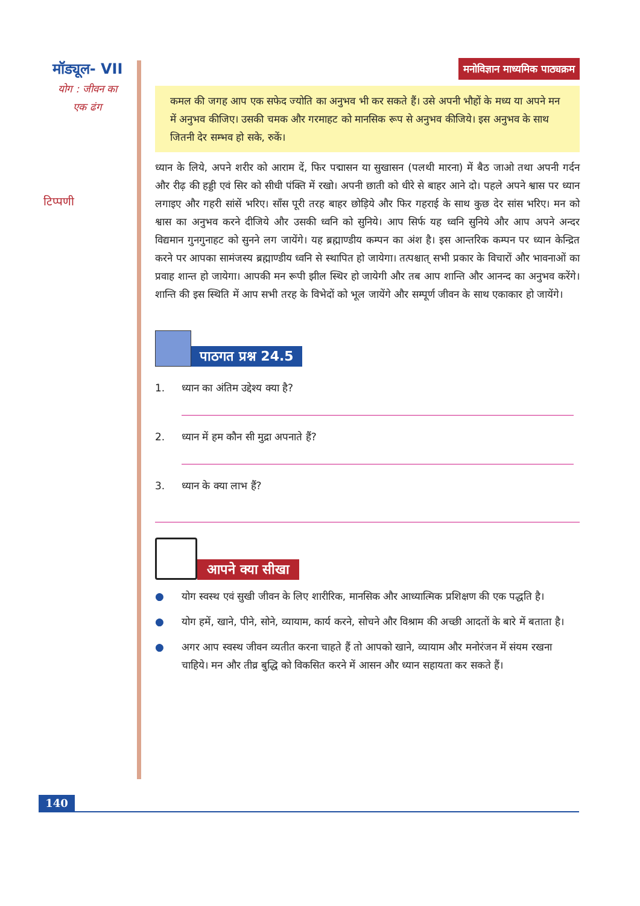मॉड्यूल- VII
योग : जीवन का
एक ढंग
टिप्पणी
मनोविज्ञान माध्यमिक पाठ्यक्रम
कमल की जगह आप एक सफेद ज्योति का अनुभव भी कर सकते हैं। उसे अपनी भौहों के मध्य या अपने मन में अनुभव कीजिए। उसकी चमक और गरमाहट को मानसिक रूप से अनुभव कीजिये। इस अनुभव के साथ जितनी देर सम्भव हो सके, रुकें।
ध्यान के लिये, अपने शरीर को आराम दें, फिर पद्मासन या सुखासन (पलथी मारना) में बैठ जाओ तथा अपनी गर्दन और रीढ़ की हड्डी एवं सिर को सीधी पंक्ति में रखो। अपनी छाती को धीरे से बाहर आने दो। पहले अपने श्वास पर ध्यान लगाइए और गहरी सांसें भरिए। साँस पूरी तरह बाहर छोड़िये और फिर गहराई के साथ कुछ देर सांस भरिए। मन को श्वास का अनुभव करने दीजिये और उसकी ध्वनि को सुनिये। आप सिर्फ यह ध्वनि सुनिये और आप अपने अन्दर विद्यमान गुनगुनाहट को सुनने लग जायेंगे। यह ब्रह्माण्डीय कम्पन का अंश है। इस आन्तरिक कम्पन पर ध्यान केन्द्रित करने पर आपका सामंजस्य ब्रह्माण्डीय ध्वनि से स्थापित हो जायेगा। तत्पश्चात् सभी प्रकार के विचारों और भावनाओं का प्रवाह शान्त हो जायेगा। आपकी मन रूपी झील स्थिर हो जायेगी और तब आप शान्ति और आनन्द का अनुभव करेंगे। शान्ति की इस स्थिति में आप सभी तरह के विभेदों को भूल जायेंगे और सम्पूर्ण जीवन के साथ एकाकार हो जायेंगे।
पाठगत प्रश्न 24.5
1. ध्यान का अंतिम उद्देश्य क्या है?
2. ध्यान में हम कौन सी मुद्रा अपनाते हैं?
3. ध्यान के क्या लाभ हैं?
आपने क्या सीखा
● योग स्वस्थ एवं सुखी जीवन के लिए शारीरिक, मानसिक और आध्यात्मिक प्रशिक्षण की एक पद्धति है।
● योग हमें, खाने, पीने, सोने, व्यायाम, कार्य करने, सोचने और विश्राम की अच्छी आदतों के बारे में बताता है।
● अगर आप स्वस्थ जीवन व्यतीत करना चाहते हैं तो आपको खाने, व्यायाम और मनोरंजन में संयम रखना चाहिये। मन और तीव्र बुद्धि को विकसित करने में आसन और ध्यान सहायता कर सकते हैं।
140